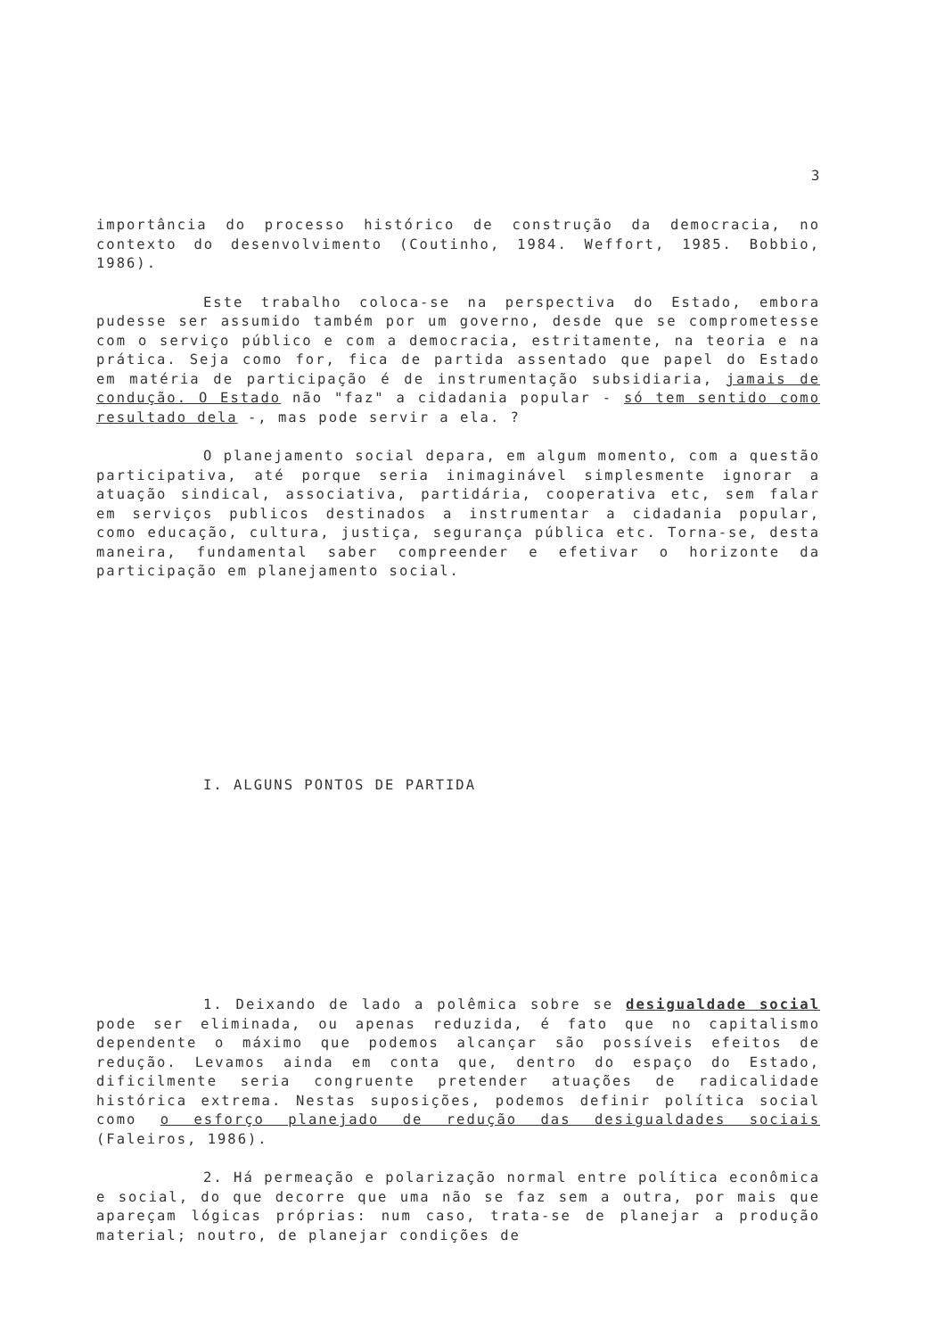3
importância do processo histórico de construção da democracia, no contexto do desenvolvimento (Coutinho, 1984. Weffort, 1985. Bobbio, 1986).
Este trabalho coloca-se na perspectiva do Estado, embora pudesse ser assumido também por um governo, desde que se comprometesse com o serviço público e com a democracia, estritamente, na teoria e na prática. Seja como for, fica de partida assentado que papel do Estado em matéria de participação é de instrumentação subsidiaria, jamais de condução. O Estado não "faz" a cidadania popular - só tem sentido como resultado dela -, mas pode servir a ela. ?
O planejamento social depara, em algum momento, com a questão participativa, até porque seria inimaginável simplesmente ignorar a atuação sindical, associativa, partidária, cooperativa etc, sem falar em serviços publicos destinados a instrumentar a cidadania popular, como educação, cultura, justiça, segurança pública etc. Torna-se, desta maneira, fundamental saber compreender e efetivar o horizonte da participação em planejamento social.
I. ALGUNS PONTOS DE PARTIDA
1. Deixando de lado a polêmica sobre se desigualdade social pode ser eliminada, ou apenas reduzida, é fato que no capitalismo dependente o máximo que podemos alcançar são possíveis efeitos de redução. Levamos ainda em conta que, dentro do espaço do Estado, dificilmente seria congruente pretender atuações de radicalidade histórica extrema. Nestas suposições, podemos definir política social como o esforço planejado de redução das desigualdades sociais (Faleiros, 1986).
2. Há permeação e polarização normal entre política econômica e social, do que decorre que uma não se faz sem a outra, por mais que apareçam lógicas próprias: num caso, trata-se de planejar a produção material; noutro, de planejar condições de